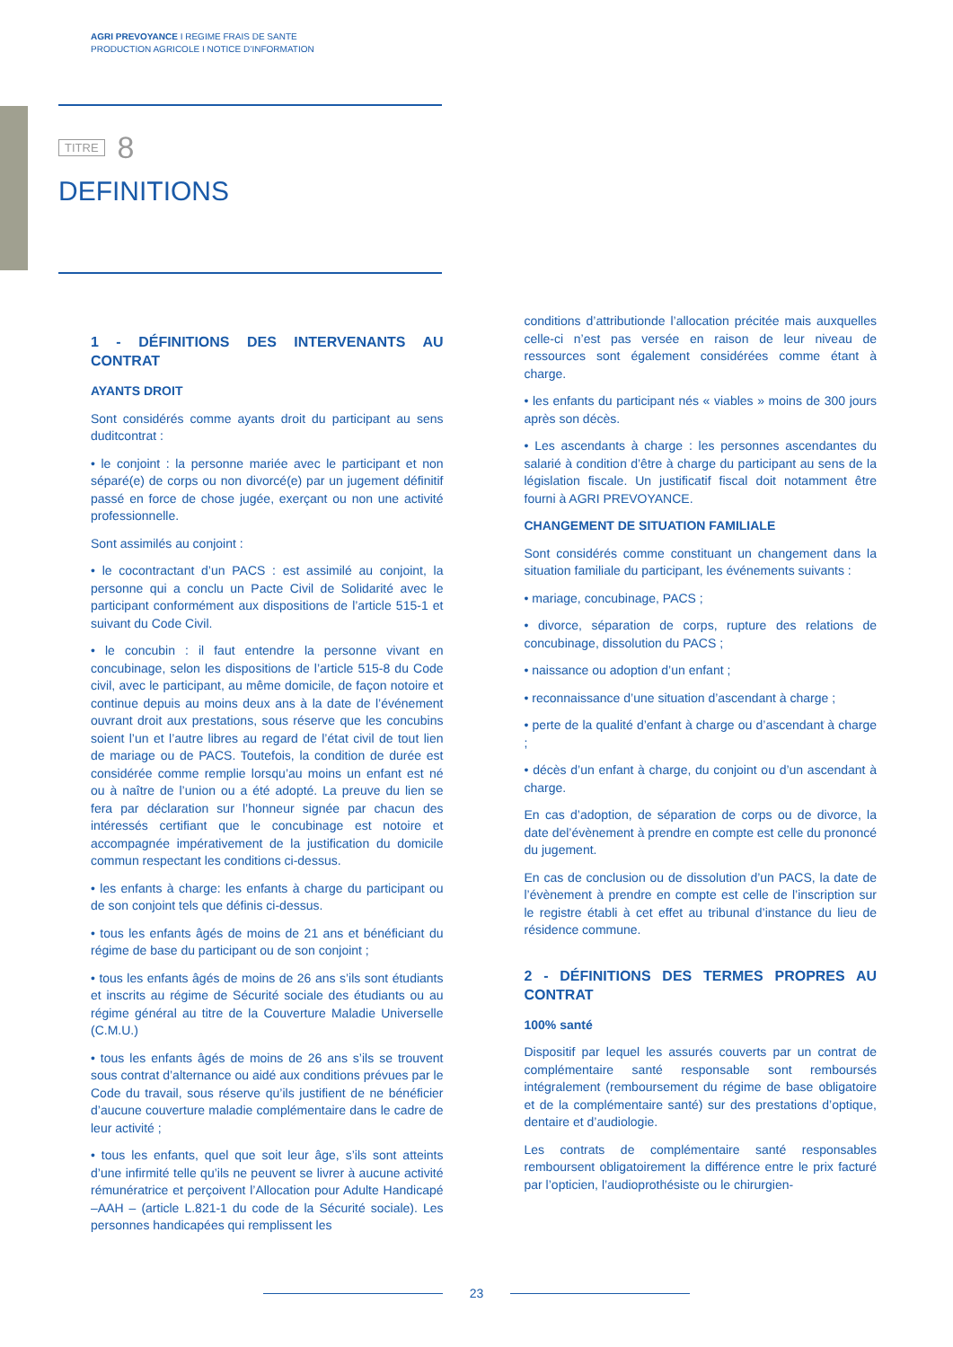AGRI PREVOYANCE I REGIME FRAIS DE SANTE
PRODUCTION AGRICOLE I NOTICE D’INFORMATION
TITRE 8
DEFINITIONS
1 - DÉFINITIONS DES INTERVENANTS AU CONTRAT
AYANTS DROIT
Sont considérés comme ayants droit du participant au sens duditcontrat :
• le conjoint : la personne mariée avec le participant et non séparé(e) de corps ou non divorcé(e) par un jugement définitif passé en force de chose jugée, exerçant ou non une activité professionnelle.
Sont assimilés au conjoint :
• le cocontractant d’un PACS : est assimilé au conjoint, la personne qui a conclu un Pacte Civil de Solidarité avec le participant conformément aux dispositions de l’article 515-1 et suivant du Code Civil.
• le concubin : il faut entendre la personne vivant en concubinage, selon les dispositions de l’article 515-8 du Code civil, avec le participant, au même domicile, de façon notoire et continue depuis au moins deux ans à la date de l’événement ouvrant droit aux prestations, sous réserve que les concubins soient l’un et l’autre libres au regard de l’état civil de tout lien de mariage ou de PACS. Toutefois, la condition de durée est considérée comme remplie lorsqu’au moins un enfant est né ou à naître de l’union ou a été adopté. La preuve du lien se fera par déclaration sur l’honneur signée par chacun des intéressés certifiant que le concubinage est notoire et accompagnée impérativement de la justification du domicile commun respectant les conditions ci-dessus.
• les enfants à charge: les enfants à charge du participant ou de son conjoint tels que définis ci-dessus.
• tous les enfants âgés de moins de 21 ans et bénéficiant du régime de base du participant ou de son conjoint ;
• tous les enfants âgés de moins de 26 ans s’ils sont étudiants et inscrits au régime de Sécurité sociale des étudiants ou au régime général au titre de la Couverture Maladie Universelle (C.M.U.)
• tous les enfants âgés de moins de 26 ans s’ils se trouvent sous contrat d’alternance ou aidé aux conditions prévues par le Code du travail, sous réserve qu’ils justifient de ne bénéficier d’aucune couverture maladie complémentaire dans le cadre de leur activité ;
• tous les enfants, quel que soit leur âge, s’ils sont atteints d’une infirmité telle qu’ils ne peuvent se livrer à aucune activité rémunératrice et perçoivent l’Allocation pour Adulte Handicapé –AAH – (article L.821-1 du code de la Sécurité sociale). Les personnes handicapées qui remplissent les
conditions d’attributionde l’allocation précitée mais auxquelles celle-ci n’est pas versée en raison de leur niveau de ressources sont également considérées comme étant à charge.
• les enfants du participant nés « viables » moins de 300 jours après son décès.
• Les ascendants à charge : les personnes ascendantes du salarié à condition d’être à charge du participant au sens de la législation fiscale. Un justificatif fiscal doit notamment être fourni à AGRI PREVOYANCE.
CHANGEMENT DE SITUATION FAMILIALE
Sont considérés comme constituant un changement dans la situation familiale du participant, les événements suivants :
• mariage, concubinage, PACS ;
• divorce, séparation de corps, rupture des relations de concubinage, dissolution du PACS ;
• naissance ou adoption d’un enfant ;
• reconnaissance d’une situation d’ascendant à charge ;
• perte de la qualité d’enfant à charge ou d’ascendant à charge ;
• décès d’un enfant à charge, du conjoint ou d’un ascendant à charge.
En cas d’adoption, de séparation de corps ou de divorce, la date del’évènement à prendre en compte est celle du prononcé du jugement.
En cas de conclusion ou de dissolution d’un PACS, la date de l’évènement à prendre en compte est celle de l’inscription sur le registre établi à cet effet au tribunal d’instance du lieu de résidence commune.
2 - DÉFINITIONS DES TERMES PROPRES AU CONTRAT
100% santé
Dispositif par lequel les assurés couverts par un contrat de complémentaire santé responsable sont remboursés intégralement (remboursement du régime de base obligatoire et de la complémentaire santé) sur des prestations d’optique, dentaire et d’audiologie.
Les contrats de complémentaire santé responsables remboursent obligatoirement la différence entre le prix facturé par l’opticien, l’audioprothésiste ou le chirurgien-
23